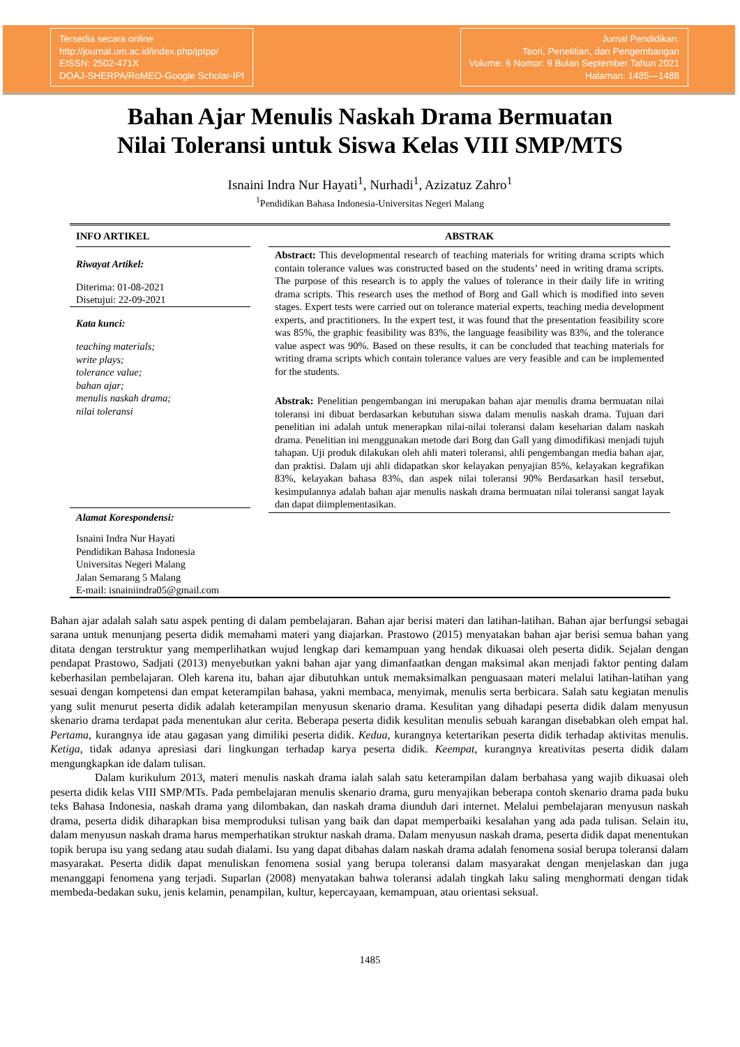Tersedia secara online
http://journal.um.ac.id/index.php/jptpp/
EISSN: 2502-471X
DOAJ-SHERPA/RoMEO-Google Scholar-IPI
Jurnal Pendidikan:
Teori, Penelitian, dan Pengembangan
Volume: 6 Nomor: 9 Bulan September Tahun 2021
Halaman: 1485—1488
Bahan Ajar Menulis Naskah Drama Bermuatan
Nilai Toleransi untuk Siswa Kelas VIII SMP/MTS
Isnaini Indra Nur Hayati<sup>1</sup>, Nurhadi<sup>1</sup>, Azizatuz Zahro<sup>1</sup>
<sup>1</sup> Pendidikan Bahasa Indonesia-Universitas Negeri Malang
INFO ARTIKEL
Riwayat Artikel:
Diterima: 01-08-2021
Disetujui: 22-09-2021
Kata kunci:
teaching materials;
write plays;
tolerance value;
bahan ajar;
menulis naskah drama;
nilai toleransi
Alamat Korespondensi:
Isnaini Indra Nur Hayati
Pendidikan Bahasa Indonesia
Universitas Negeri Malang
Jalan Semarang 5 Malang
E-mail: isnainiindra05@gmail.com
ABSTRAK
Abstract: This developmental research of teaching materials for writing drama scripts which contain tolerance values was constructed based on the students’ need in writing drama scripts. The purpose of this research is to apply the values of tolerance in their daily life in writing drama scripts. This research uses the method of Borg and Gall which is modified into seven stages. Expert tests were carried out on tolerance material experts, teaching media development experts, and practitioners. In the expert test, it was found that the presentation feasibility score was 85%, the graphic feasibility was 83%, the language feasibility was 83%, and the tolerance value aspect was 90%. Based on these results, it can be concluded that teaching materials for writing drama scripts which contain tolerance values are very feasible and can be implemented for the students.
Abstrak: Penelitian pengembangan ini merupakan bahan ajar menulis drama bermuatan nilai toleransi ini dibuat berdasarkan kebutuhan siswa dalam menulis naskah drama. Tujuan dari penelitian ini adalah untuk menerapkan nilai-nilai toleransi dalam keseharian dalam naskah drama. Penelitian ini menggunakan metode dari Borg dan Gall yang dimodifikasi menjadi tujuh tahapan. Uji produk dilakukan oleh ahli materi toleransi, ahli pengembangan media bahan ajar, dan praktisi. Dalam uji ahli didapatkan skor kelayakan penyajian 85%, kelayakan kegrafikan 83%, kelayakan bahasa 83%, dan aspek nilai toleransi 90% Berdasarkan hasil tersebut, kesimpulannya adalah bahan ajar menulis naskah drama bermuatan nilai toleransi sangat layak dan dapat diimplementasikan.
Bahan ajar adalah salah satu aspek penting di dalam pembelajaran. Bahan ajar berisi materi dan latihan-latihan. Bahan ajar berfungsi sebagai sarana untuk menunjang peserta didik memahami materi yang diajarkan. Prastowo (2015) menyatakan bahan ajar berisi semua bahan yang ditata dengan terstruktur yang memperlihatkan wujud lengkap dari kemampuan yang hendak dikuasai oleh peserta didik. Sejalan dengan pendapat Prastowo, Sadjati (2013) menyebutkan yakni bahan ajar yang dimanfaatkan dengan maksimal akan menjadi faktor penting dalam keberhasilan pembelajaran. Oleh karena itu, bahan ajar dibutuhkan untuk memaksimalkan penguasaan materi melalui latihan-latihan yang sesuai dengan kompetensi dan empat keterampilan bahasa, yakni membaca, menyimak, menulis serta berbicara. Salah satu kegiatan menulis yang sulit menurut peserta didik adalah keterampilan menyusun skenario drama. Kesulitan yang dihadapi peserta didik dalam menyusun skenario drama terdapat pada menentukan alur cerita. Beberapa peserta didik kesulitan menulis sebuah karangan disebabkan oleh empat hal. Pertama, kurangnya ide atau gagasan yang dimiliki peserta didik. Kedua, kurangnya ketertarikan peserta didik terhadap aktivitas menulis. Ketiga, tidak adanya apresiasi dari lingkungan terhadap karya peserta didik. Keempat, kurangnya kreativitas peserta didik dalam mengungkapkan ide dalam tulisan.
Dalam kurikulum 2013, materi menulis naskah drama ialah salah satu keterampilan dalam berbahasa yang wajib dikuasai oleh peserta didik kelas VIII SMP/MTs. Pada pembelajaran menulis skenario drama, guru menyajikan beberapa contoh skenario drama pada buku teks Bahasa Indonesia, naskah drama yang dilombakan, dan naskah drama diunduh dari internet. Melalui pembelajaran menyusun naskah drama, peserta didik diharapkan bisa memproduksi tulisan yang baik dan dapat memperbaiki kesalahan yang ada pada tulisan. Selain itu, dalam menyusun naskah drama harus memperhatikan struktur naskah drama. Dalam menyusun naskah drama, peserta didik dapat menentukan topik berupa isu yang sedang atau sudah dialami. Isu yang dapat dibahas dalam naskah drama adalah fenomena sosial berupa toleransi dalam masyarakat. Peserta didik dapat menuliskan fenomena sosial yang berupa toleransi dalam masyarakat dengan menjelaskan dan juga menanggapi fenomena yang terjadi. Suparlan (2008) menyatakan bahwa toleransi adalah tingkah laku saling menghormati dengan tidak membeda-bedakan suku, jenis kelamin, penampilan, kultur, kepercayaan, kemampuan, atau orientasi seksual.
1485